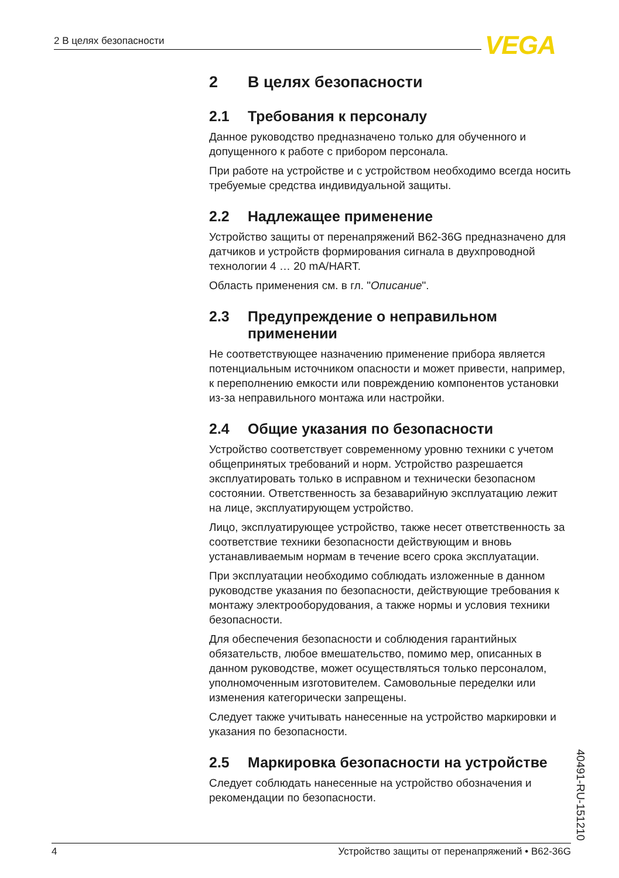2 В целях безопасности VEGA
2 В целях безопасности
2.1 Требования к персоналу
Данное руководство предназначено только для обученного и допущенного к работе с прибором персонала.
При работе на устройстве и с устройством необходимо всегда носить требуемые средства индивидуальной защиты.
2.2 Надлежащее применение
Устройство защиты от перенапряжений B62-36G предназначено для датчиков и устройств формирования сигнала в двухпроводной технологии 4 … 20 mA/HART.
Область применения см. в гл. "Описание".
2.3 Предупреждение о неправильном применении
Не соответствующее назначению применение прибора является потенциальным источником опасности и может привести, например, к переполнению емкости или повреждению компонентов установки из-за неправильного монтажа или настройки.
2.4 Общие указания по безопасности
Устройство соответствует современному уровню техники с учетом общепринятых требований и норм. Устройство разрешается эксплуатировать только в исправном и технически безопасном состоянии. Ответственность за безаварийную эксплуатацию лежит на лице, эксплуатирующем устройство.
Лицо, эксплуатирующее устройство, также несет ответственность за соответствие техники безопасности действующим и вновь устанавливаемым нормам в течение всего срока эксплуатации.
При эксплуатации необходимо соблюдать изложенные в данном руководстве указания по безопасности, действующие требования к монтажу электрооборудования, а также нормы и условия техники безопасности.
Для обеспечения безопасности и соблюдения гарантийных обязательств, любое вмешательство, помимо мер, описанных в данном руководстве, может осуществляться только персоналом, уполномоченным изготовителем. Самовольные переделки или изменения категорически запрещены.
Следует также учитывать нанесенные на устройство маркировки и указания по безопасности.
2.5 Маркировка безопасности на устройстве
Следует соблюдать нанесенные на устройство обозначения и рекомендации по безопасности.
40491-RU-151210
4 Устройство защиты от перенапряжений • B62-36G